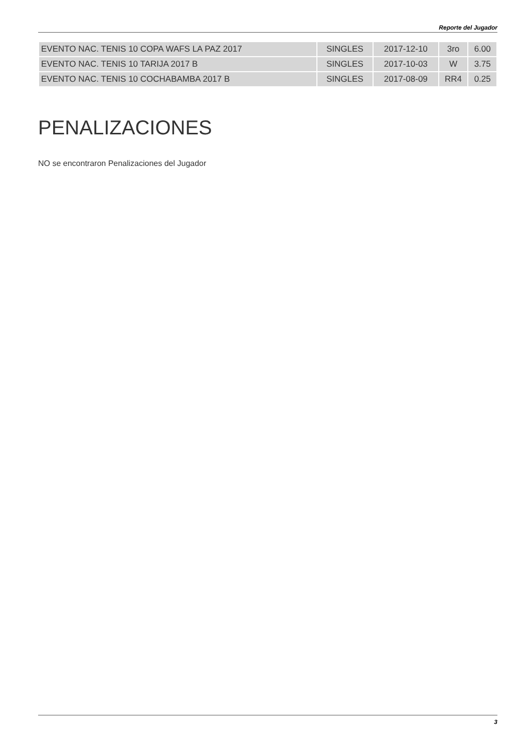Reporte del Jugador
| EVENTO NAC. TENIS 10 COPA WAFS LA PAZ 2017 | SINGLES | 2017-12-10 | 3ro | 6.00 |
| EVENTO NAC. TENIS 10 TARIJA 2017 B | SINGLES | 2017-10-03 | W | 3.75 |
| EVENTO NAC. TENIS 10 COCHABAMBA 2017 B | SINGLES | 2017-08-09 | RR4 | 0.25 |
PENALIZACIONES
NO se encontraron Penalizaciones del Jugador
3